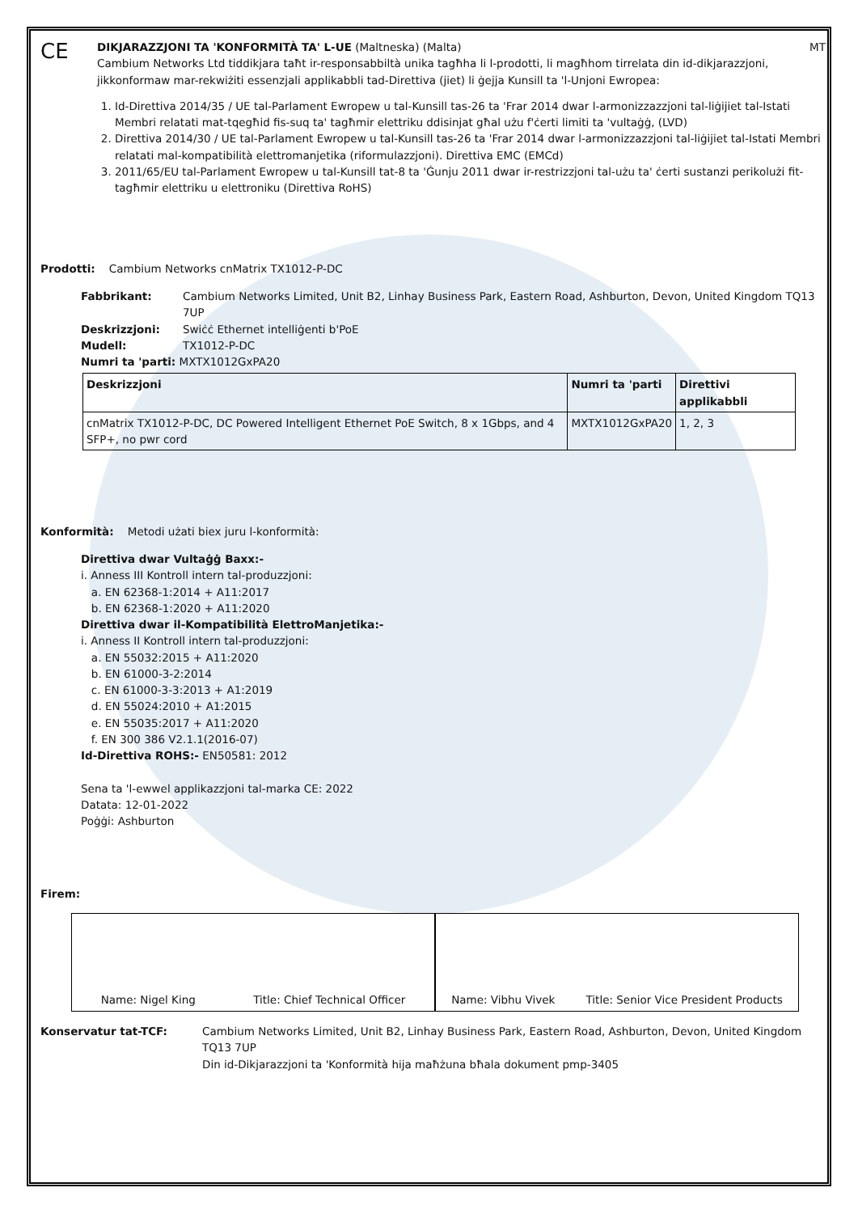CE
DIKJARAZZJONI TA 'KONFORMITÀ TA' L-UE (Maltneska) (Malta) MT
Cambium Networks Ltd tiddikjara taħt ir-responsabbiltà unika tagħha li l-prodotti, li magħhom tirrelata din id-dikjarazzjoni, jikkonformaw mar-rekwiżiti essenzjali applikabbli tad-Direttiva (jiet) li ġejja Kunsill ta 'l-Unjoni Ewropea:
1. Id-Direttiva 2014/35 / UE tal-Parlament Ewropew u tal-Kunsill tas-26 ta 'Frar 2014 dwar l-armonizzazzjoni tal-liġijiet tal-Istati Membri relatati mat-tqegħid fis-suq ta' tagħmir elettriku ddisinjat għal użu f'ċerti limiti ta 'vultaġġ, (LVD)
2. Direttiva 2014/30 / UE tal-Parlament Ewropew u tal-Kunsill tas-26 ta 'Frar 2014 dwar l-armonizzazzjoni tal-liġijiet tal-Istati Membri relatati mal-kompatibilità elettromanjetika (riformulazzjoni). Direttiva EMC (EMCd)
3. 2011/65/EU tal-Parlament Ewropew u tal-Kunsill tat-8 ta 'Ġunju 2011 dwar ir-restrizzjoni tal-użu ta' ċerti sustanzi perikolużi fit-tagħmir elettriku u elettroniku (Direttiva RoHS)
Prodotti: Cambium Networks cnMatrix TX1012-P-DC
Fabbrikant: Cambium Networks Limited, Unit B2, Linhay Business Park, Eastern Road, Ashburton, Devon, United Kingdom TQ13 7UP
Deskrizzjoni: Swiċċ Ethernet intelliġenti b'PoE
Mudell: TX1012-P-DC
Numri ta 'parti: MXTX1012GxPA20
| Deskrizzjoni | Numri ta 'parti | Direttivi applikabbli |
| --- | --- | --- |
| cnMatrix TX1012-P-DC, DC Powered Intelligent Ethernet PoE Switch, 8 x 1Gbps, and 4 SFP+, no pwr cord | MXTX1012GxPA20 | 1, 2, 3 |
Konformità: Metodi użati biex juru l-konformità:
Direttiva dwar Vultaġġ Baxx:-
i. Anness III Kontroll intern tal-produzzjoni:
a. EN 62368-1:2014 + A11:2017
b. EN 62368-1:2020 + A11:2020
Direttiva dwar il-Kompatibilità ElettroManjetika:-
i. Anness II Kontroll intern tal-produzzjoni:
a. EN 55032:2015 + A11:2020
b. EN 61000-3-2:2014
c. EN 61000-3-3:2013 + A1:2019
d. EN 55024:2010 + A1:2015
e. EN 55035:2017 + A11:2020
f. EN 300 386 V2.1.1(2016-07)
Id-Direttiva ROHS:- EN50581: 2012
Sena ta 'l-ewwel applikazzjoni tal-marka CE: 2022
Datata: 12-01-2022
Poġġi: Ashburton
Firem:
Name: Nigel King Title: Chief Technical Officer Name: Vibhu Vivek Title: Senior Vice President Products
Konservatur tat-TCF: Cambium Networks Limited, Unit B2, Linhay Business Park, Eastern Road, Ashburton, Devon, United Kingdom TQ13 7UP
Din id-Dikjarazzjoni ta 'Konformità hija maħżuna bħala dokument pmp-3405